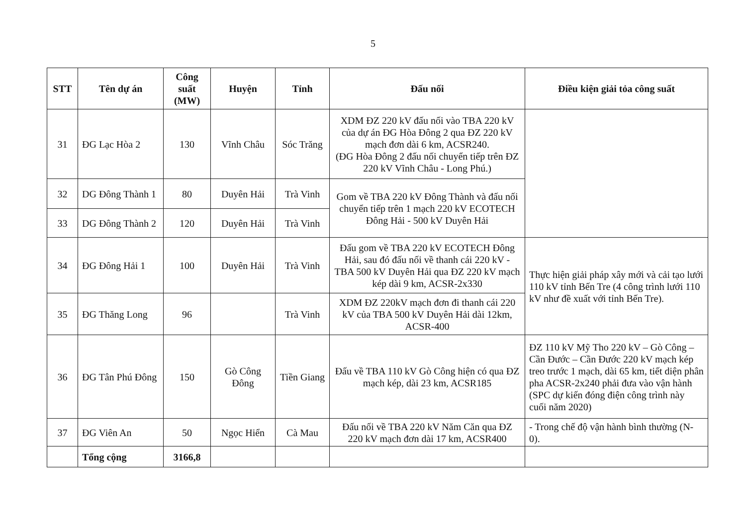5
| STT | Tên dự án | Công suất (MW) | Huyện | Tỉnh | Đấu nối | Điều kiện giải tỏa công suất |
| --- | --- | --- | --- | --- | --- | --- |
| 31 | ĐG Lạc Hòa 2 | 130 | Vĩnh Châu | Sóc Trăng | XDM ĐZ 220 kV đấu nối vào TBA 220 kV của dự án ĐG Hòa Đông 2 qua ĐZ 220 kV mạch đơn dài 6 km, ACSR240. (ĐG Hòa Đông 2 đấu nối chuyển tiếp trên ĐZ 220 kV Vĩnh Châu - Long Phú.) | |
| 32 | DG Đông Thành 1 | 80 | Duyên Hải | Trà Vinh | Gom về TBA 220 kV Đông Thành và đấu nối chuyển tiếp trên 1 mạch 220 kV ECOTECH Đông Hải - 500 kV Duyên Hải | |
| 33 | DG Đông Thành 2 | 120 | Duyên Hải | Trà Vinh | | |
| 34 | ĐG Đông Hải 1 | 100 | Duyên Hải | Trà Vinh | Đấu gom về TBA 220 kV ECOTECH Đông Hải, sau đó đấu nối về thanh cái 220 kV - TBA 500 kV Duyên Hải qua ĐZ 220 kV mạch kép dài 9 km, ACSR-2x330 | Thực hiện giải pháp xây mới và cải tạo lưới 110 kV tỉnh Bến Tre (4 công trình lưới 110 kV như đề xuất với tỉnh Bến Tre). |
| 35 | ĐG Thăng Long | 96 | | Trà Vinh | XDM ĐZ 220kV mạch đơn đi thanh cái 220 kV của TBA 500 kV Duyên Hải dài 12km, ACSR-400 | |
| 36 | ĐG Tân Phú Đông | 150 | Gò Công Đông | Tiền Giang | Đấu về TBA 110 kV Gò Công hiện có qua ĐZ mạch kép, dài 23 km, ACSR185 | ĐZ 110 kV Mỹ Tho 220 kV – Gò Công – Cần Đước – Cần Đước 220 kV mạch kép treo trước 1 mạch, dài 65 km, tiết diện phân pha ACSR-2x240 phải đưa vào vận hành (SPC dự kiến đóng điện công trình này cuối năm 2020) |
| 37 | ĐG Viên An | 50 | Ngọc Hiển | Cà Mau | Đấu nối về TBA 220 kV Năm Căn qua ĐZ 220 kV mạch đơn dài 17 km, ACSR400 | - Trong chế độ vận hành bình thường (N-0). |
| | Tổng cộng | 3166,8 | | | | |